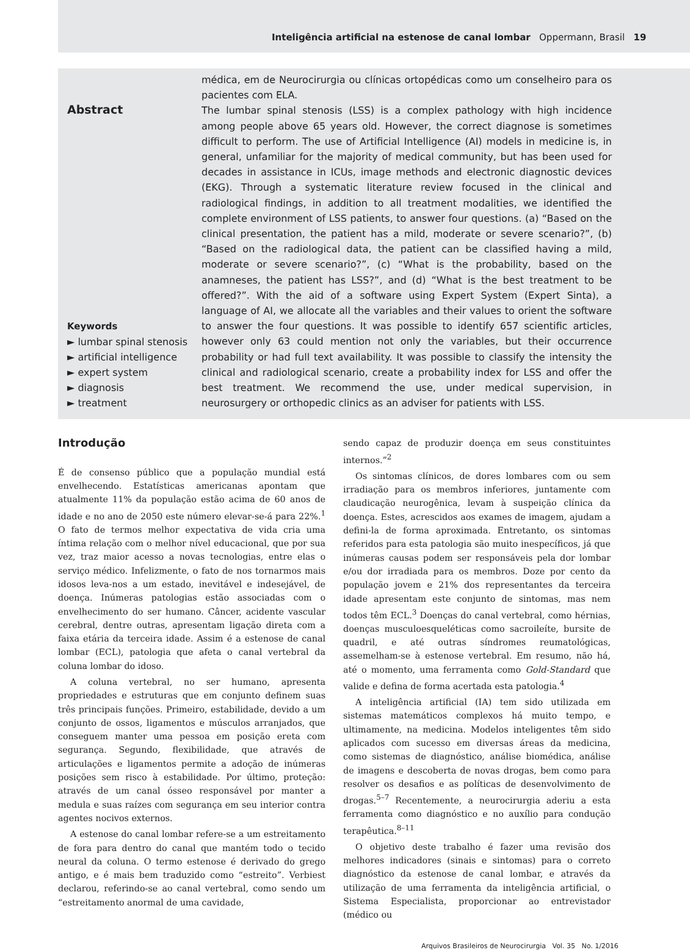Inteligência artificial na estenose de canal lombar Oppermann, Brasil 19
Abstract
Keywords
► lumbar spinal stenosis
► artificial intelligence
► expert system
► diagnosis
► treatment
médica, em de Neurocirurgia ou clínicas ortopédicas como um conselheiro para os pacientes com ELA.
The lumbar spinal stenosis (LSS) is a complex pathology with high incidence among people above 65 years old. However, the correct diagnose is sometimes difficult to perform. The use of Artificial Intelligence (AI) models in medicine is, in general, unfamiliar for the majority of medical community, but has been used for decades in assistance in ICUs, image methods and electronic diagnostic devices (EKG). Through a systematic literature review focused in the clinical and radiological findings, in addition to all treatment modalities, we identified the complete environment of LSS patients, to answer four questions. (a) “Based on the clinical presentation, the patient has a mild, moderate or severe scenario?”, (b) “Based on the radiological data, the patient can be classified having a mild, moderate or severe scenario?”, (c) “What is the probability, based on the anamneses, the patient has LSS?”, and (d) “What is the best treatment to be offered?”. With the aid of a software using Expert System (Expert Sinta), a language of AI, we allocate all the variables and their values to orient the software to answer the four questions. It was possible to identify 657 scientific articles, however only 63 could mention not only the variables, but their occurrence probability or had full text availability. It was possible to classify the intensity the clinical and radiological scenario, create a probability index for LSS and offer the best treatment. We recommend the use, under medical supervision, in neurosurgery or orthopedic clinics as an adviser for patients with LSS.
Introdução
É de consenso público que a população mundial está envelhecendo. Estatísticas americanas apontam que atualmente 11% da população estão acima de 60 anos de idade e no ano de 2050 este número elevar-se-á para 22%.<sup>1</sup> O fato de termos melhor expectativa de vida cria uma íntima relação com o melhor nível educacional, que por sua vez, traz maior acesso a novas tecnologias, entre elas o serviço médico. Infelizmente, o fato de nos tornarmos mais idosos leva-nos a um estado, inevitável e indesejável, de doença. Inúmeras patologias estão associadas com o envelhecimento do ser humano. Câncer, acidente vascular cerebral, dentre outras, apresentam ligação direta com a faixa etária da terceira idade. Assim é a estenose de canal lombar (ECL), patologia que afeta o canal vertebral da coluna lombar do idoso.
A coluna vertebral, no ser humano, apresenta propriedades e estruturas que em conjunto definem suas três principais funções. Primeiro, estabilidade, devido a um conjunto de ossos, ligamentos e músculos arranjados, que conseguem manter uma pessoa em posição ereta com segurança. Segundo, flexibilidade, que através de articulações e ligamentos permite a adoção de inúmeras posições sem risco à estabilidade. Por último, proteção: através de um canal ósseo responsável por manter a medula e suas raízes com segurança em seu interior contra agentes nocivos externos.
A estenose do canal lombar refere-se a um estreitamento de fora para dentro do canal que mantém todo o tecido neural da coluna. O termo estenose é derivado do grego antigo, e é mais bem traduzido como “estreito”. Verbiest declarou, referindo-se ao canal vertebral, como sendo um “estreitamento anormal de uma cavidade,
sendo capaz de produzir doença em seus constituintes internos.”<sup>2</sup>
Os sintomas clínicos, de dores lombares com ou sem irradiação para os membros inferiores, juntamente com claudicação neurogênica, levam à suspeição clínica da doença. Estes, acrescidos aos exames de imagem, ajudam a defini-la de forma aproximada. Entretanto, os sintomas referidos para esta patologia são muito inespecíficos, já que inúmeras causas podem ser responsáveis pela dor lombar e/ou dor irradiada para os membros. Doze por cento da população jovem e 21% dos representantes da terceira idade apresentam este conjunto de sintomas, mas nem todos têm ECL.<sup>3</sup> Doenças do canal vertebral, como hérnias, doenças musculoesqueléticas como sacroileíte, bursite de quadril, e até outras síndromes reumatológicas, assemelham-se à estenose vertebral. Em resumo, não há, até o momento, uma ferramenta como Gold-Standard que valide e defina de forma acertada esta patologia.<sup>4</sup>
A inteligência artificial (IA) tem sido utilizada em sistemas matemáticos complexos há muito tempo, e ultimamente, na medicina. Modelos inteligentes têm sido aplicados com sucesso em diversas áreas da medicina, como sistemas de diagnóstico, análise biomédica, análise de imagens e descoberta de novas drogas, bem como para resolver os desafios e as políticas de desenvolvimento de drogas.<sup>5–7</sup> Recentemente, a neurocirurgia aderiu a esta ferramenta como diagnóstico e no auxílio para condução terapêutica.<sup>8–11</sup>
O objetivo deste trabalho é fazer uma revisão dos melhores indicadores (sinais e sintomas) para o correto diagnóstico da estenose de canal lombar, e através da utilização de uma ferramenta da inteligência artificial, o Sistema Especialista, proporcionar ao entrevistador (médico ou
Arquivos Brasileiros de Neurocirurgia Vol. 35 No. 1/2016